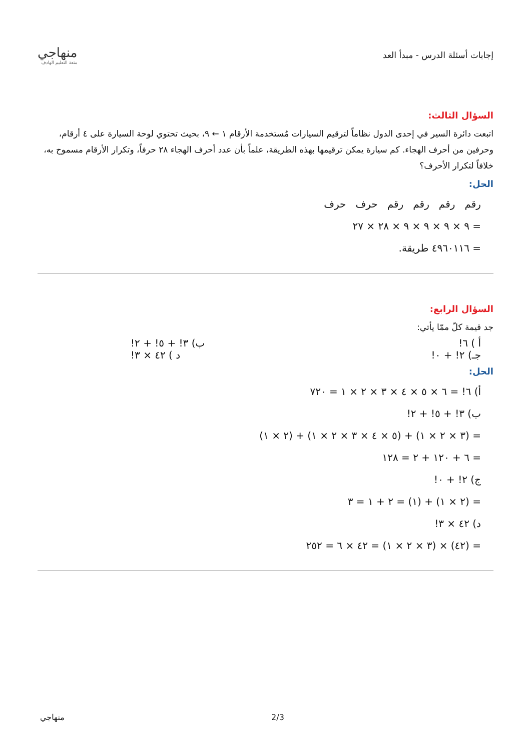منهاجي
متعة التعليم الهادف
إجابات أسئلة الدرس - مبدأ العد
السؤال الثالث:
اتبعت دائرة السير في إحدى الدول نظاماً لترقيم السيارات مُستخدمة الأرقام ١ ← ٩، بحيث تحتوي لوحة السيارة على ٤ أرقام، وحرفين من أحرف الهجاء. كم سيارة يمكن ترقيمها بهذه الطريقة، علماً بأن عدد أحرف الهجاء ٢٨ حرفاً، وتكرار الأرقام مسموح به، خلافاً لتكرار الأحرف؟
الحل:
رقم رقم رقم رقم حرف حرف
= ٩ × ٩ × ٩ × ٩ × ٢٨ × ٢٧
= ٤٩٦٠١١٦ طريقة.
السؤال الرابع:
جد قيمة كلّ ممّا يأتي:
أ ) ٦! ب) ٣! + ٥! + ٢!
جـ) ٢! + ٠! د ) ٤٢ × ٣!
الحل:
أ) ٦! = ٦ × ٥ × ٤ × ٣ × ٢ × ١ = ٧٢٠
ب) ٣! + ٥! + ٢!
= (٣ × ٢ × ١) + (٥ × ٤ × ٣ × ٢ × ١) + (٢ × ١)
= ٦ + ١٢٠ + ٢ = ١٢٨
ج) ٢! + ٠!
= (٢ × ١) + (١) = ٢ + ١ = ٣
د) ٤٢ × ٣!
= (٤٢) × (٣ × ٢ × ١) = ٤٢ × ٦ = ٢٥٢
منهاجي 2/3